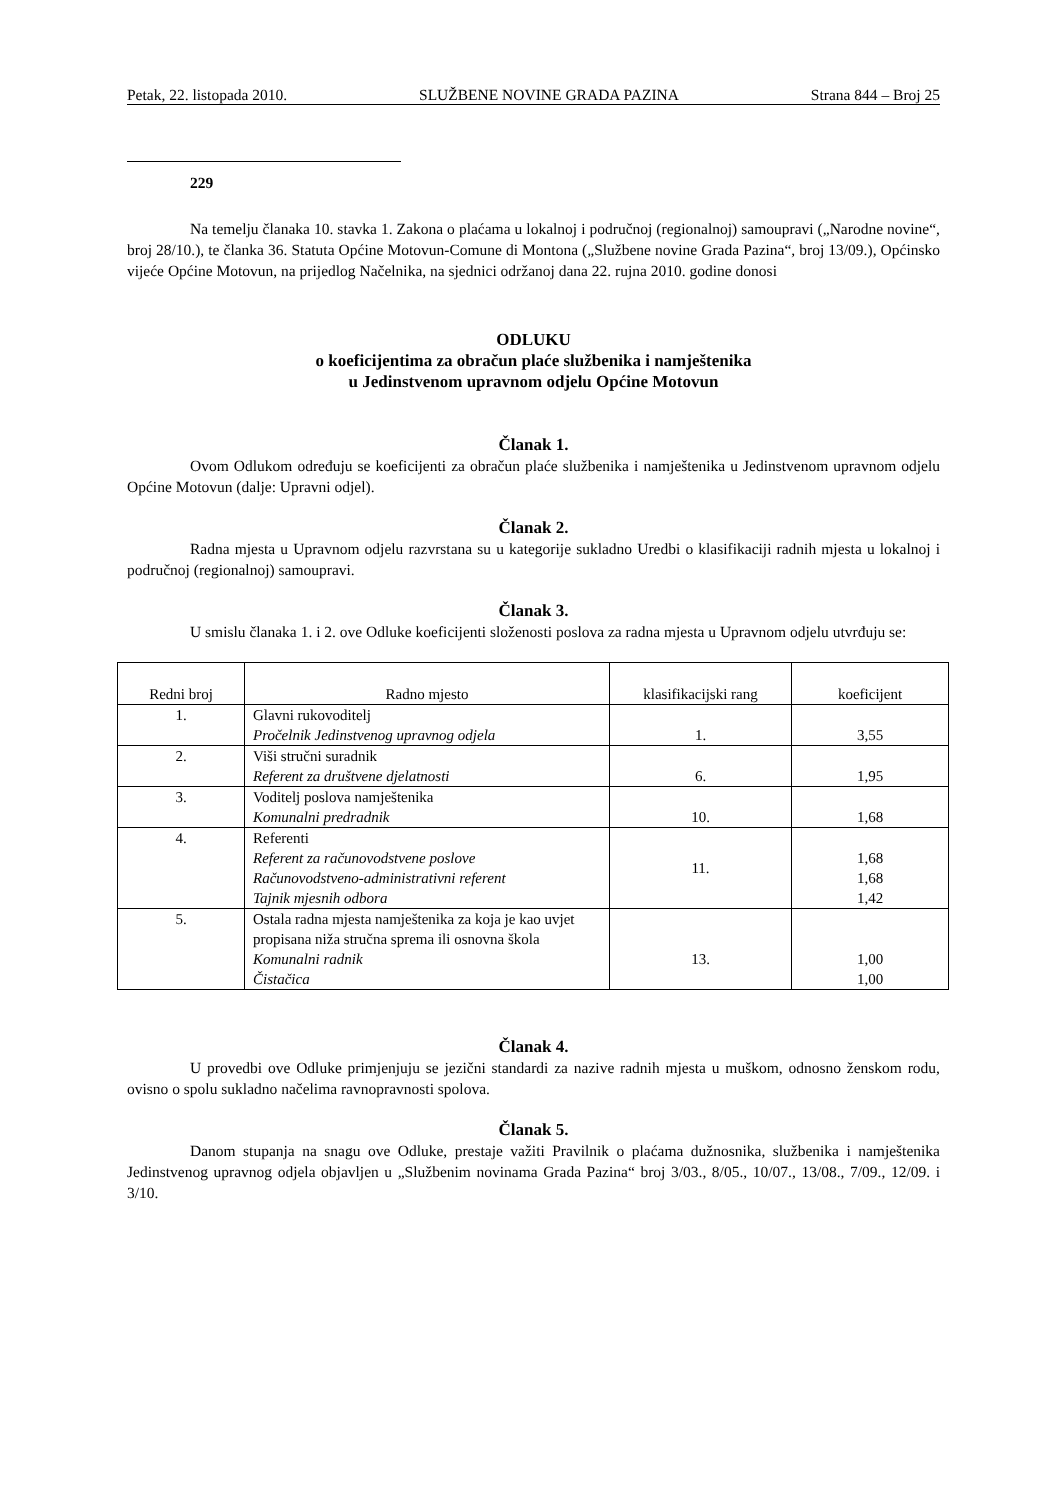Petak, 22. listopada 2010. SLUŽBENE NOVINE GRADA PAZINA Strana 844 – Broj 25
229
Na temelju članaka 10. stavka 1. Zakona o plaćama u lokalnoj i područnoj (regionalnoj) samoupravi („Narodne novine“, broj 28/10.), te članka 36. Statuta Općine Motovun-Comune di Montona („Službene novine Grada Pazina“, broj 13/09.), Općinsko vijeće Općine Motovun, na prijedlog Načelnika, na sjednici održanoj dana 22. rujna 2010. godine donosi
ODLUKU
o koeficijentima za obračun plaće službenika i namještenika
u Jedinstvenom upravnom odjelu Općine Motovun
Članak 1.
Ovom Odlukom određuju se koeficijenti za obračun plaće službenika i namještenika u Jedinstvenom upravnom odjelu Općine Motovun (dalje: Upravni odjel).
Članak 2.
Radna mjesta u Upravnom odjelu razvrstana su u kategorije sukladno Uredbi o klasifikaciji radnih mjesta u lokalnoj i područnoj (regionalnoj) samoupravi.
Članak 3.
U smislu članaka 1. i 2. ove Odluke koeficijenti složenosti poslova za radna mjesta u Upravnom odjelu utvrđuju se:
| Redni broj | Radno mjesto | klasifikacijski rang | koeficijent |
| 1. | Glavni rukovoditelj Pročelnik Jedinstvenog upravnog odjela | 1. | 3,55 |
| 2. | Viši stručni suradnik Referent za društvene djelatnosti | 6. | 1,95 |
| 3. | Voditelj poslova namještenika Komunalni predradnik | 10. | 1,68 |
| 4. | Referenti Referent za računovodstvene poslove Računovodstveno-administrativni referent Tajnik mjesnih odbora | 11. | 1,68 1,68 1,42 |
| 5. | Ostala radna mjesta namještenika za koja je kao uvjet propisana niža stručna sprema ili osnovna škola Komunalni radnik Čistačica | 13. | 1,00 1,00 |
Članak 4.
U provedbi ove Odluke primjenjuju se jezični standardi za nazive radnih mjesta u muškom, odnosno ženskom rodu, ovisno o spolu sukladno načelima ravnopravnosti spolova.
Članak 5.
Danom stupanja na snagu ove Odluke, prestaje važiti Pravilnik o plaćama dužnosnika, službenika i namještenika Jedinstvenog upravnog odjela objavljen u „Službenim novinama Grada Pazina“ broj 3/03., 8/05., 10/07., 13/08., 7/09., 12/09. i 3/10.